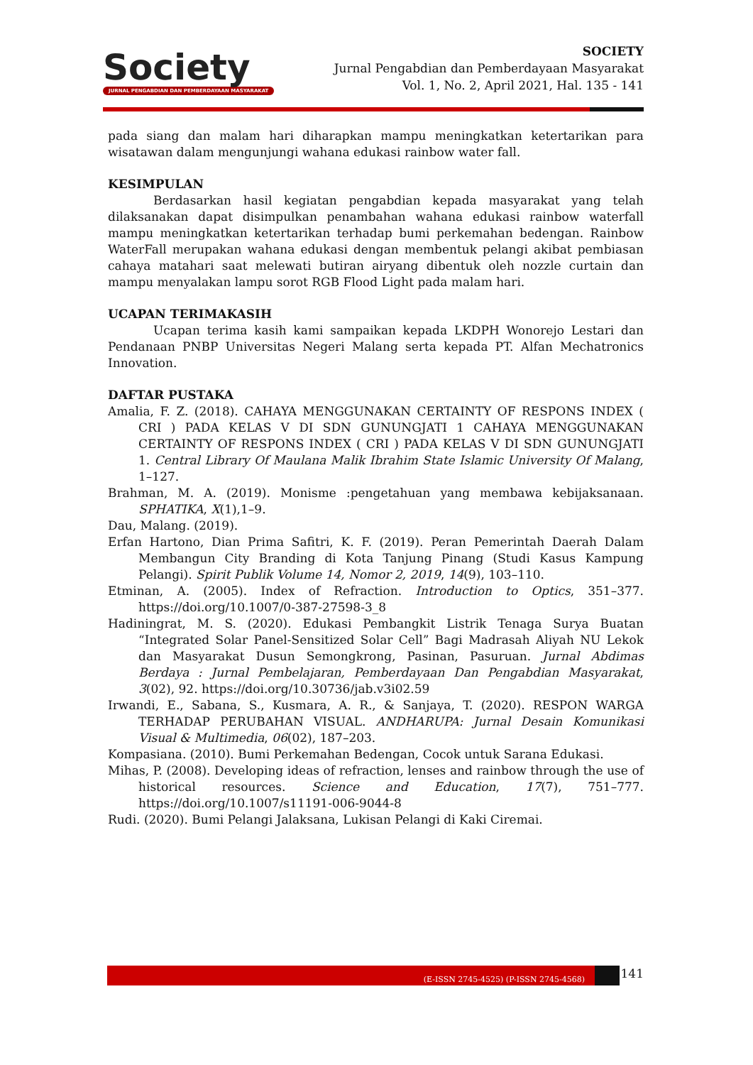Society
JURNAL PENGABDIAN DAN PEMBERDAYAAN MASYARAKAT
SOCIETY
Jurnal Pengabdian dan Pemberdayaan Masyarakat
Vol. 1, No. 2, April 2021, Hal. 135 - 141
pada siang dan malam hari diharapkan mampu meningkatkan ketertarikan para wisatawan dalam mengunjungi wahana edukasi rainbow water fall.
KESIMPULAN
Berdasarkan hasil kegiatan pengabdian kepada masyarakat yang telah dilaksanakan dapat disimpulkan penambahan wahana edukasi rainbow waterfall mampu meningkatkan ketertarikan terhadap bumi perkemahan bedengan. Rainbow WaterFall merupakan wahana edukasi dengan membentuk pelangi akibat pembiasan cahaya matahari saat melewati butiran airyang dibentuk oleh nozzle curtain dan mampu menyalakan lampu sorot RGB Flood Light pada malam hari.
UCAPAN TERIMAKASIH
Ucapan terima kasih kami sampaikan kepada LKDPH Wonorejo Lestari dan Pendanaan PNBP Universitas Negeri Malang serta kepada PT. Alfan Mechatronics Innovation.
DAFTAR PUSTAKA
Amalia, F. Z. (2018). CAHAYA MENGGUNAKAN CERTAINTY OF RESPONS INDEX ( CRI ) PADA KELAS V DI SDN GUNUNGJATI 1 CAHAYA MENGGUNAKAN CERTAINTY OF RESPONS INDEX ( CRI ) PADA KELAS V DI SDN GUNUNGJATI 1. Central Library Of Maulana Malik Ibrahim State Islamic University Of Malang, 1–127.
Brahman, M. A. (2019). Monisme :pengetahuan yang membawa kebijaksanaan. SPHATIKA, X(1),1–9.
Dau, Malang. (2019).
Erfan Hartono, Dian Prima Safitri, K. F. (2019). Peran Pemerintah Daerah Dalam Membangun City Branding di Kota Tanjung Pinang (Studi Kasus Kampung Pelangi). Spirit Publik Volume 14, Nomor 2, 2019, 14(9), 103–110.
Etminan, A. (2005). Index of Refraction. Introduction to Optics, 351–377. https://doi.org/10.1007/0-387-27598-3_8
Hadiningrat, M. S. (2020). Edukasi Pembangkit Listrik Tenaga Surya Buatan “Integrated Solar Panel-Sensitized Solar Cell” Bagi Madrasah Aliyah NU Lekok dan Masyarakat Dusun Semongkrong, Pasinan, Pasuruan. Jurnal Abdimas Berdaya : Jurnal Pembelajaran, Pemberdayaan Dan Pengabdian Masyarakat, 3(02), 92. https://doi.org/10.30736/jab.v3i02.59
Irwandi, E., Sabana, S., Kusmara, A. R., & Sanjaya, T. (2020). RESPON WARGA TERHADAP PERUBAHAN VISUAL. ANDHARUPA: Jurnal Desain Komunikasi Visual & Multimedia, 06(02), 187–203.
Kompasiana. (2010). Bumi Perkemahan Bedengan, Cocok untuk Sarana Edukasi.
Mihas, P. (2008). Developing ideas of refraction, lenses and rainbow through the use of historical resources. Science and Education, 17(7), 751–777. https://doi.org/10.1007/s11191-006-9044-8
Rudi. (2020). Bumi Pelangi Jalaksana, Lukisan Pelangi di Kaki Ciremai.
(E-ISSN 2745-4525) (P-ISSN 2745-4568)
141